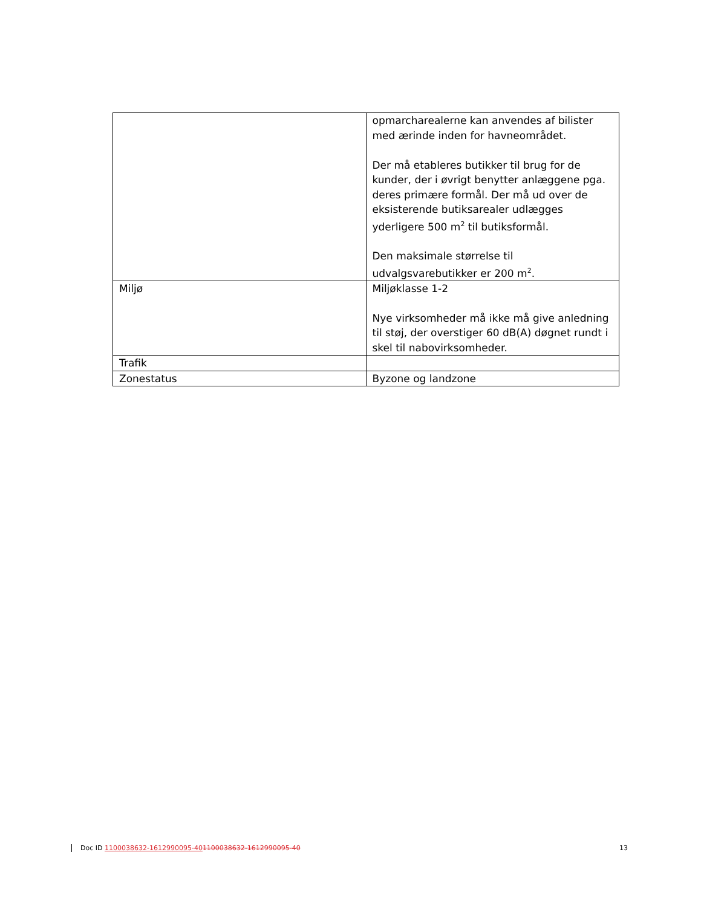| | opmarcharealerne kan anvendes af bilister med ærinde inden for havneområdet. Der må etableres butikker til brug for de kunder, der i øvrigt benytter anlæggene pga. deres primære formål. Der må ud over de eksisterende butiksarealer udlægges yderligere 500 m<sup>2</sup> til butiksformål. Den maksimale størrelse til udvalgsvarebutikker er 200 m<sup>2</sup>. |
| Miljø | Miljøklasse 1-2 Nye virksomheder må ikke må give anledning til støj, der overstiger 60 dB(A) døgnet rundt i skel til nabovirksomheder. |
| Trafik | |
| Zonestatus | Byzone og landzone |
Doc ID 1100038632-1612990095-401100038632-1612990095-40 13